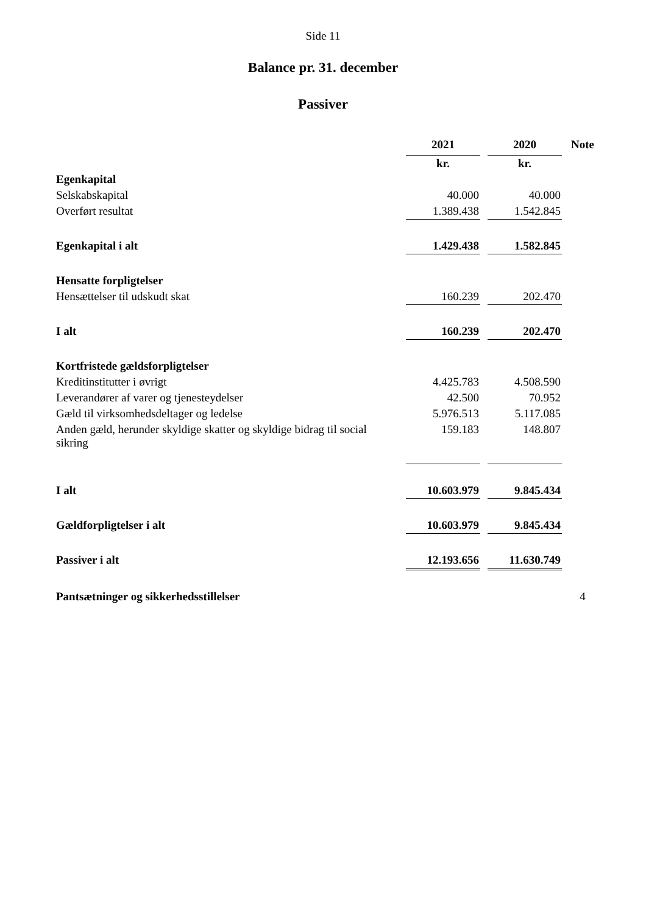Side 11
Balance pr. 31. december
Passiver
| | 2021 | 2020 | Note |
| | kr. | kr. | |
| Egenkapital | | | |
| Selskabskapital | 40.000 | 40.000 | |
| Overført resultat | 1.389.438 | 1.542.845 | |
| Egenkapital i alt | 1.429.438 | 1.582.845 | |
| Hensatte forpligtelser | | | |
| Hensættelser til udskudt skat | 160.239 | 202.470 | |
| I alt | 160.239 | 202.470 | |
| Kortfristede gældsforpligtelser | | | |
| Kreditinstitutter i øvrigt | 4.425.783 | 4.508.590 | |
| Leverandører af varer og tjenesteydelser | 42.500 | 70.952 | |
| Gæld til virksomhedsdeltager og ledelse | 5.976.513 | 5.117.085 | |
| Anden gæld, herunder skyldige skatter og skyldige bidrag til social sikring | 159.183 | 148.807 | |
| I alt | 10.603.979 | 9.845.434 | |
| Gældforpligtelser i alt | 10.603.979 | 9.845.434 | |
| Passiver i alt | 12.193.656 | 11.630.749 | |
| Pantsætninger og sikkerhedsstillelser | | | 4 |